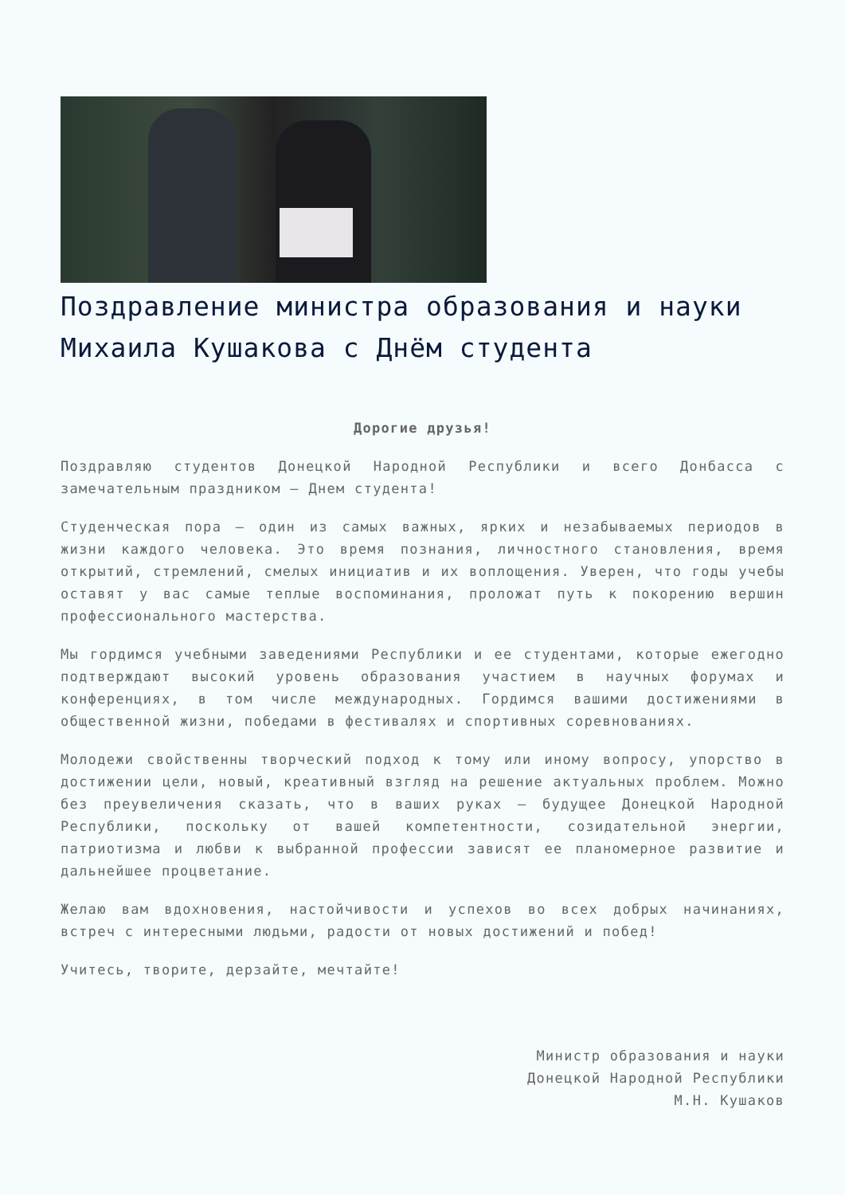Поздравление министра образования и науки Михаила Кушакова с Днём студента
Дорогие друзья!
Поздравляю студентов Донецкой Народной Республики и всего Донбасса с замечательным праздником – Днем студента!
Студенческая пора – один из самых важных, ярких и незабываемых периодов в жизни каждого человека. Это время познания, личностного становления, время открытий, стремлений, смелых инициатив и их воплощения. Уверен, что годы учебы оставят у вас самые теплые воспоминания, проложат путь к покорению вершин профессионального мастерства.
Мы гордимся учебными заведениями Республики и ее студентами, которые ежегодно подтверждают высокий уровень образования участием в научных форумах и конференциях, в том числе международных. Гордимся вашими достижениями в общественной жизни, победами в фестивалях и спортивных соревнованиях.
Молодежи свойственны творческий подход к тому или иному вопросу, упорство в достижении цели, новый, креативный взгляд на решение актуальных проблем. Можно без преувеличения сказать, что в ваших руках – будущее Донецкой Народной Республики, поскольку от вашей компетентности, созидательной энергии, патриотизма и любви к выбранной профессии зависят ее планомерное развитие и дальнейшее процветание.
Желаю вам вдохновения, настойчивости и успехов во всех добрых начинаниях, встреч с интересными людьми, радости от новых достижений и побед!
Учитесь, творите, дерзайте, мечтайте!
Министр образования и науки
Донецкой Народной Республики
М.Н. Кушаков